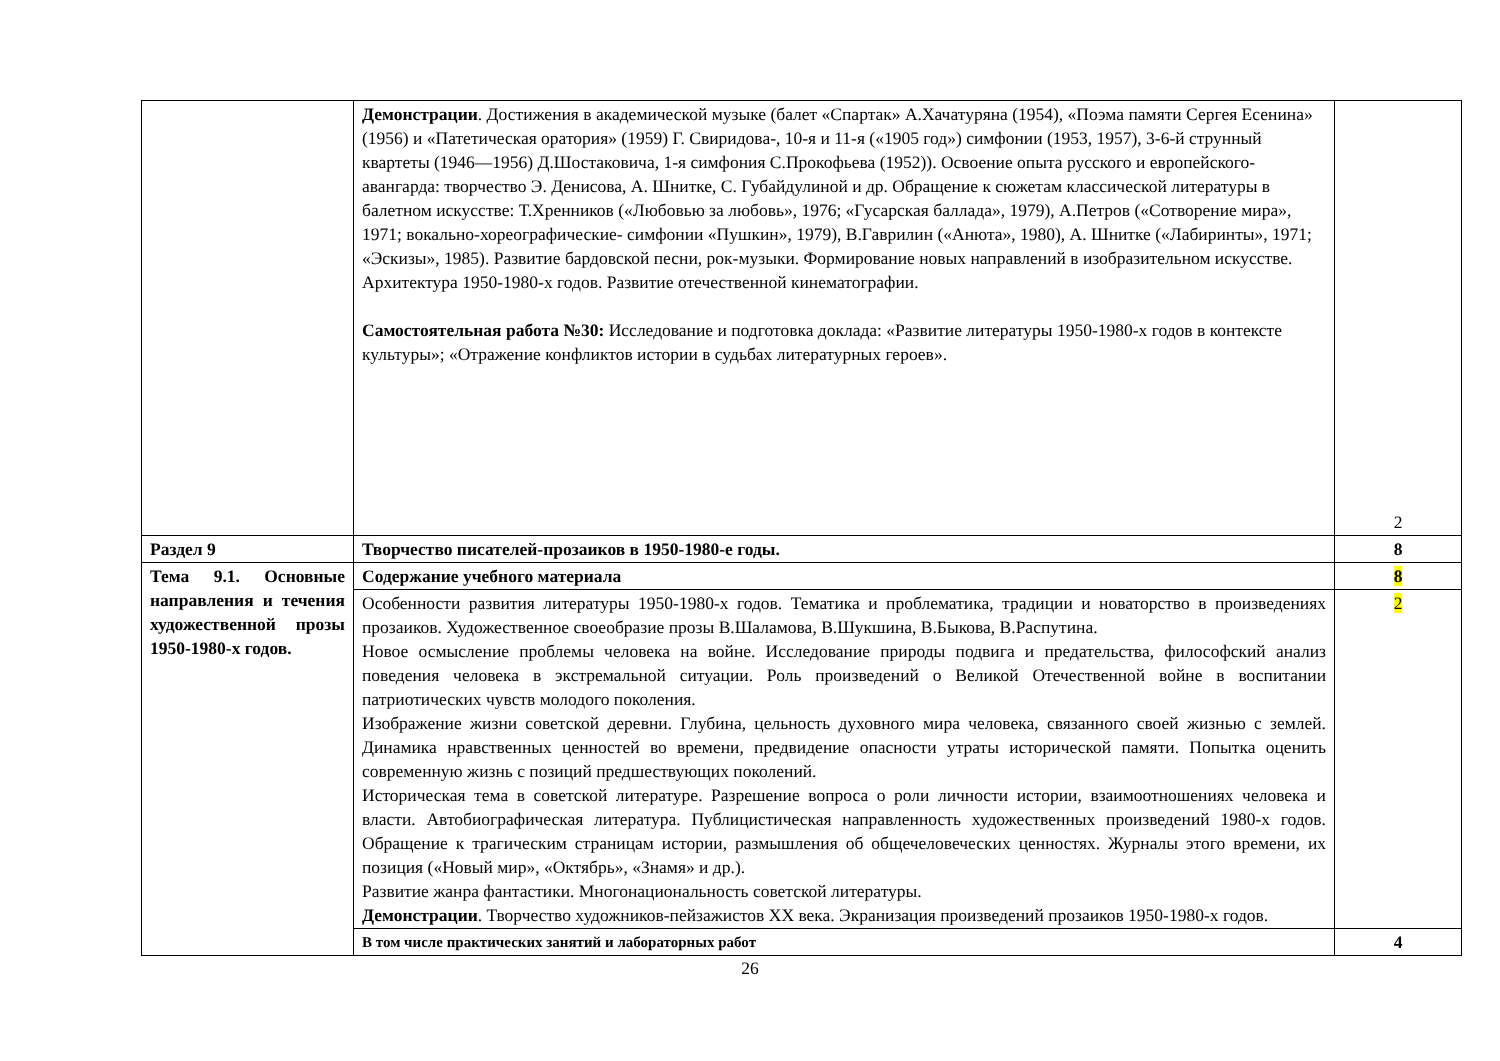| | Демонстрации . Достижения в академической музыке (балет «Спартак» А.Хачатуряна (1954), «Поэма памяти Сергея Есенина» (1956) и «Патетическая оратория» (1959) Г. Свиридова-, 10-я и 11-я («1905 год») симфонии (1953, 1957), 3-6-й струнный квартеты (1946—1956) Д.Шостаковича, 1-я симфония С.Прокофьева (1952)). Освоение опыта русского и европейского- авангарда: творчество Э. Денисова, А. Шнитке, С. Губайдулиной и др. Обращение к сюжетам классической литературы в балетном искусстве: Т.Хренников («Любовью за любовь», 1976; «Гусарская баллада», 1979), А.Петров («Сотворение мира», 1971; вокально-хореографические- симфонии «Пушкин», 1979), В.Гаврилин («Анюта», 1980), А. Шнитке («Лабиринты», 1971; «Эскизы», 1985). Развитие бардовской песни, рок-музыки. Формирование новых направлений в изобразительном искусстве. Архитектура 1950-1980-х годов. Развитие отечественной кинематографии. Самостоятельная работа №30: Исследование и подготовка доклада: «Развитие литературы 1950-1980-х годов в контексте культуры»; «Отражение конфликтов истории в судьбах литературных героев». | 2 |
| Раздел 9 | Творчество писателей-прозаиков в 1950-1980-е годы. | 8 |
| Тема 9.1. Основные направления и течения художественной прозы 1950-1980-х годов. | Содержание учебного материала | 8 |
| | Особенности развития литературы 1950-1980-х годов. Тематика и проблематика, традиции и новаторство в произведениях прозаиков. Художественное своеобразие прозы В.Шаламова, В.Шукшина, В.Быкова, В.Распутина. Новое осмысление проблемы человека на войне. Исследование природы подвига и предательства, философский анализ поведения человека в экстремальной ситуации. Роль произведений о Великой Отечественной войне в воспитании патриотических чувств молодого поколения. Изображение жизни советской деревни. Глубина, цельность духовного мира человека, связанного своей жизнью с землей. Динамика нравственных ценностей во времени, предвидение опасности утраты исторической памяти. Попытка оценить современную жизнь с позиций предшествующих поколений. Историческая тема в советской литературе. Разрешение вопроса о роли личности истории, взаимоотношениях человека и власти. Автобиографическая литература. Публицистическая направленность художественных произведений 1980-х годов. Обращение к трагическим страницам истории, размышления об общечеловеческих ценностях. Журналы этого времени, их позиция («Новый мир», «Октябрь», «Знамя» и др.). Развитие жанра фантастики. Многонациональность советской литературы. Демонстрации . Творчество художников-пейзажистов ХХ века. Экранизация произведений прозаиков 1950-1980-х годов. | 2 |
| | В том числе практических занятий и лабораторных работ | 4 |
26